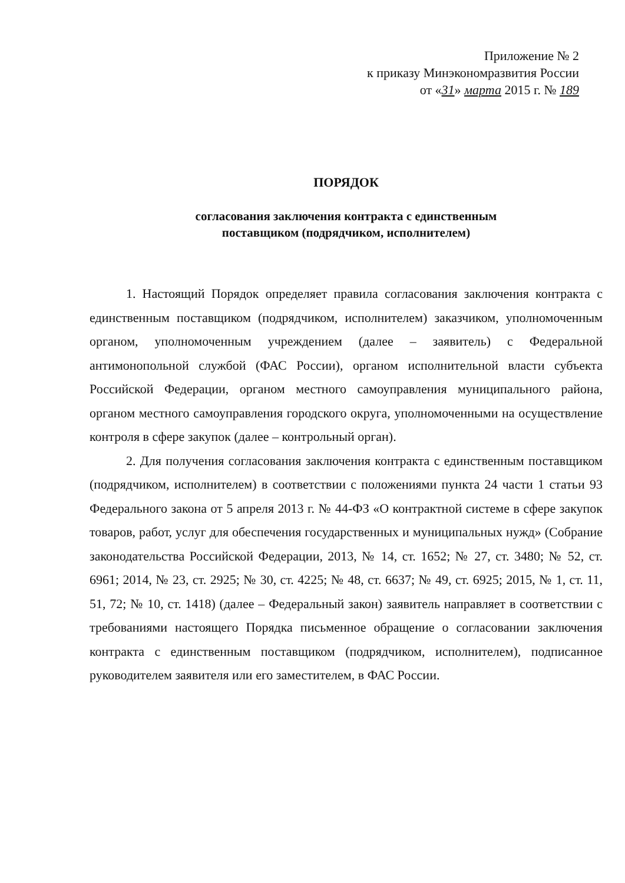Приложение № 2
к приказу Минэкономразвития России
от «31» марта 2015 г. № 189
ПОРЯДОК
согласования заключения контракта с единственным
поставщиком (подрядчиком, исполнителем)
1. Настоящий Порядок определяет правила согласования заключения контракта с единственным поставщиком (подрядчиком, исполнителем) заказчиком, уполномоченным органом, уполномоченным учреждением (далее – заявитель) с Федеральной антимонопольной службой (ФАС России), органом исполнительной власти субъекта Российской Федерации, органом местного самоуправления муниципального района, органом местного самоуправления городского округа, уполномоченными на осуществление контроля в сфере закупок (далее – контрольный орган).
2. Для получения согласования заключения контракта с единственным поставщиком (подрядчиком, исполнителем) в соответствии с положениями пункта 24 части 1 статьи 93 Федерального закона от 5 апреля 2013 г. № 44-ФЗ «О контрактной системе в сфере закупок товаров, работ, услуг для обеспечения государственных и муниципальных нужд» (Собрание законодательства Российской Федерации, 2013, № 14, ст. 1652; № 27, ст. 3480; № 52, ст. 6961; 2014, № 23, ст. 2925; № 30, ст. 4225; № 48, ст. 6637; № 49, ст. 6925; 2015, № 1, ст. 11, 51, 72; № 10, ст. 1418) (далее – Федеральный закон) заявитель направляет в соответствии с требованиями настоящего Порядка письменное обращение о согласовании заключения контракта с единственным поставщиком (подрядчиком, исполнителем), подписанное руководителем заявителя или его заместителем, в ФАС России.